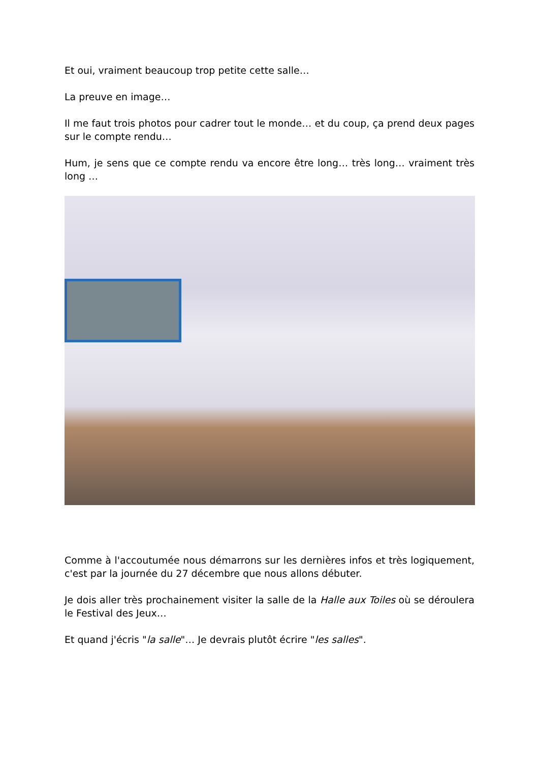Et oui, vraiment beaucoup trop petite cette salle…
La preuve en image…
Il me faut trois photos pour cadrer tout le monde… et du coup, ça prend deux pages sur le compte rendu…
Hum, je sens que ce compte rendu va encore être long… très long… vraiment très long …
Comme à l'accoutumée nous démarrons sur les dernières infos et très logiquement, c'est par la journée du 27 décembre que nous allons débuter.
Je dois aller très prochainement visiter la salle de la Halle aux Toiles où se déroulera le Festival des Jeux…
Et quand j'écris "la salle"… Je devrais plutôt écrire "les salles".